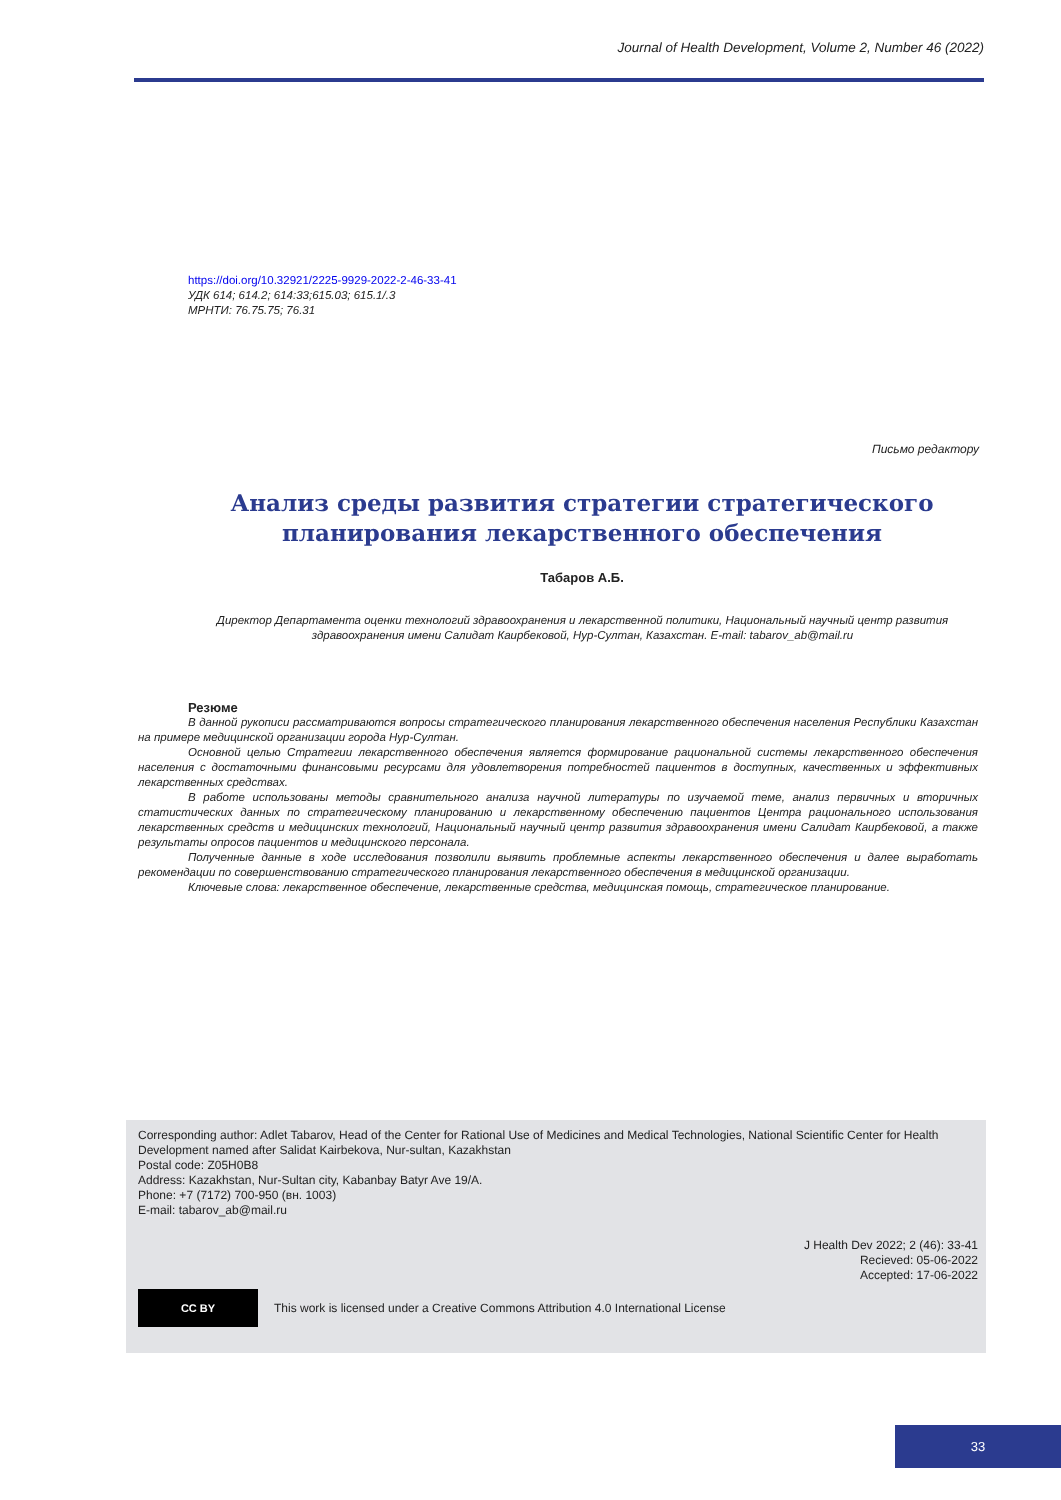Journal of Health Development, Volume 2, Number 46 (2022)
https://doi.org/10.32921/2225-9929-2022-2-46-33-41
УДК 614; 614.2; 614:33;615.03; 615.1/.3
МРНТИ: 76.75.75; 76.31
Письмо редактору
Анализ среды развития стратегии стратегического
планирования лекарственного обеспечения
Табаров А.Б.
Директор Департамента оценки технологий здравоохранения и лекарственной политики, Национальный научный центр развития здравоохранения имени Салидат Каирбековой, Нур-Султан, Казахстан. E-mail: tabarov_ab@mail.ru
Резюме
В данной рукописи рассматриваются вопросы стратегического планирования лекарственного обеспечения населения Республики Казахстан на примере медицинской организации города Нур-Султан.
Основной целью Стратегии лекарственного обеспечения является формирование рациональной системы лекарственного обеспечения населения с достаточными финансовыми ресурсами для удовлетворения потребностей пациентов в доступных, качественных и эффективных лекарственных средствах.
В работе использованы методы сравнительного анализа научной литературы по изучаемой теме, анализ первичных и вторичных статистических данных по стратегическому планированию и лекарственному обеспечению пациентов Центра рационального использования лекарственных средств и медицинских технологий, Национальный научный центр развития здравоохранения имени Салидат Каирбековой, а также результаты опросов пациентов и медицинского персонала.
Полученные данные в ходе исследования позволили выявить проблемные аспекты лекарственного обеспечения и далее выработать рекомендации по совершенствованию стратегического планирования лекарственного обеспечения в медицинской организации.
Ключевые слова: лекарственное обеспечение, лекарственные средства, медицинская помощь, стратегическое планирование.
Corresponding author: Adlet Tabarov, Head of the Center for Rational Use of Medicines and Medical Technologies, National Scientific Center for Health Development named after Salidat Kairbekova, Nur-sultan, Kazakhstan
Postal code: Z05H0B8
Address: Kazakhstan, Nur-Sultan city, Kabanbay Batyr Ave 19/A.
Phone: +7 (7172) 700-950 (вн. 1003)
E-mail: tabarov_ab@mail.ru
J Health Dev 2022; 2 (46): 33-41
Recieved: 05-06-2022
Accepted: 17-06-2022
CC BY
This work is licensed under a Creative Commons Attribution 4.0 International License
33